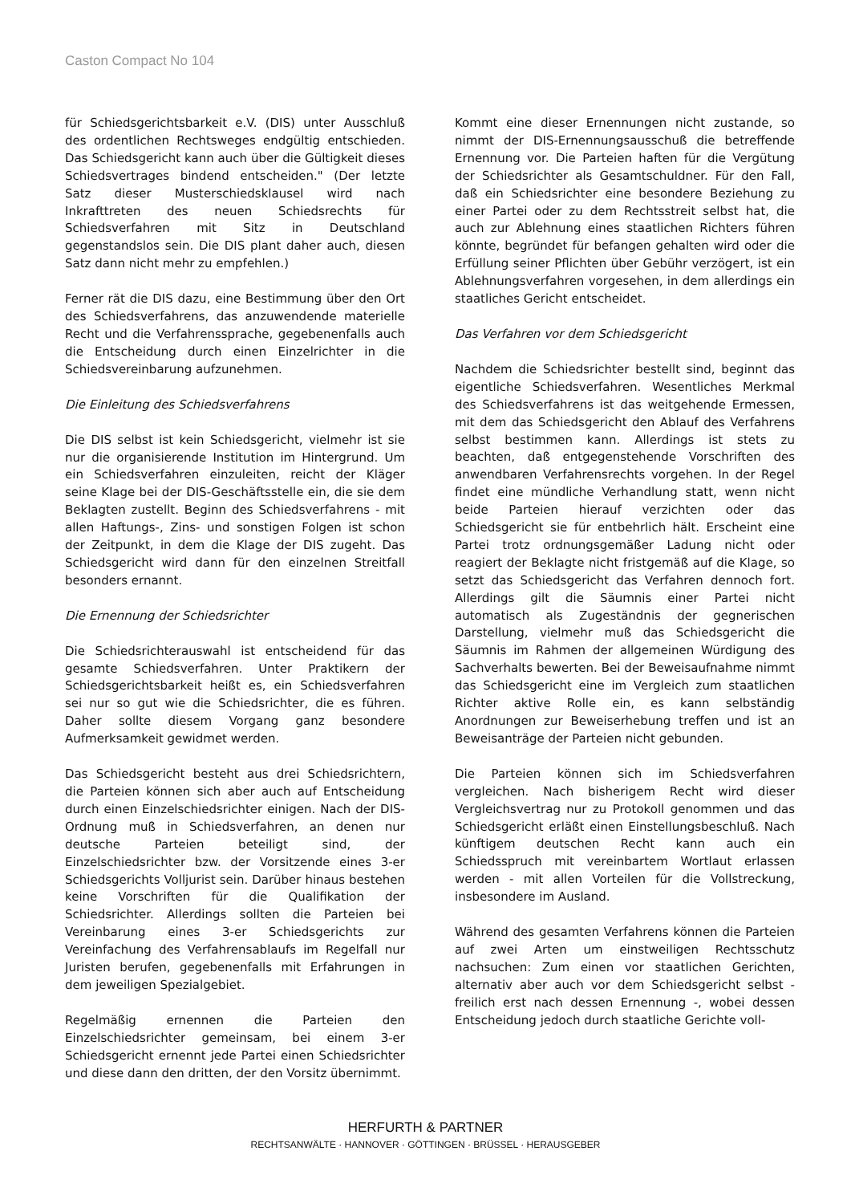Caston Compact No 104
für Schiedsgerichtsbarkeit e.V. (DIS) unter Ausschluß des ordentlichen Rechtsweges endgültig entschieden. Das Schiedsgericht kann auch über die Gültigkeit dieses Schiedsvertrages bindend entscheiden." (Der letzte Satz dieser Musterschiedsklausel wird nach Inkrafttreten des neuen Schiedsrechts für Schiedsverfahren mit Sitz in Deutschland gegenstandslos sein. Die DIS plant daher auch, diesen Satz dann nicht mehr zu empfehlen.)
Ferner rät die DIS dazu, eine Bestimmung über den Ort des Schiedsverfahrens, das anzuwendende materielle Recht und die Verfahrenssprache, gegebenenfalls auch die Entscheidung durch einen Einzelrichter in die Schiedsvereinbarung aufzunehmen.
Die Einleitung des Schiedsverfahrens
Die DIS selbst ist kein Schiedsgericht, vielmehr ist sie nur die organisierende Institution im Hintergrund. Um ein Schiedsverfahren einzuleiten, reicht der Kläger seine Klage bei der DIS-Geschäftsstelle ein, die sie dem Beklagten zustellt. Beginn des Schiedsverfahrens - mit allen Haftungs-, Zins- und sonstigen Folgen ist schon der Zeitpunkt, in dem die Klage der DIS zugeht. Das Schiedsgericht wird dann für den einzelnen Streitfall besonders ernannt.
Die Ernennung der Schiedsrichter
Die Schiedsrichterauswahl ist entscheidend für das gesamte Schiedsverfahren. Unter Praktikern der Schiedsgerichtsbarkeit heißt es, ein Schiedsverfahren sei nur so gut wie die Schiedsrichter, die es führen. Daher sollte diesem Vorgang ganz besondere Aufmerksamkeit gewidmet werden.
Das Schiedsgericht besteht aus drei Schiedsrichtern, die Parteien können sich aber auch auf Entscheidung durch einen Einzelschiedsrichter einigen. Nach der DIS-Ordnung muß in Schiedsverfahren, an denen nur deutsche Parteien beteiligt sind, der Einzelschiedsrichter bzw. der Vorsitzende eines 3-er Schiedsgerichts Volljurist sein. Darüber hinaus bestehen keine Vorschriften für die Qualifikation der Schiedsrichter. Allerdings sollten die Parteien bei Vereinbarung eines 3-er Schiedsgerichts zur Vereinfachung des Verfahrensablaufs im Regelfall nur Juristen berufen, gegebenenfalls mit Erfahrungen in dem jeweiligen Spezialgebiet.
Regelmäßig ernennen die Parteien den Einzelschiedsrichter gemeinsam, bei einem 3-er Schiedsgericht ernennt jede Partei einen Schiedsrichter und diese dann den dritten, der den Vorsitz übernimmt.
Kommt eine dieser Ernennungen nicht zustande, so nimmt der DIS-Ernennungsausschuß die betreffende Ernennung vor. Die Parteien haften für die Vergütung der Schiedsrichter als Gesamtschuldner. Für den Fall, daß ein Schiedsrichter eine besondere Beziehung zu einer Partei oder zu dem Rechtsstreit selbst hat, die auch zur Ablehnung eines staatlichen Richters führen könnte, begründet für befangen gehalten wird oder die Erfüllung seiner Pflichten über Gebühr verzögert, ist ein Ablehnungsverfahren vorgesehen, in dem allerdings ein staatliches Gericht entscheidet.
Das Verfahren vor dem Schiedsgericht
Nachdem die Schiedsrichter bestellt sind, beginnt das eigentliche Schiedsverfahren. Wesentliches Merkmal des Schiedsverfahrens ist das weitgehende Ermessen, mit dem das Schiedsgericht den Ablauf des Verfahrens selbst bestimmen kann. Allerdings ist stets zu beachten, daß entgegenstehende Vorschriften des anwendbaren Verfahrensrechts vorgehen. In der Regel findet eine mündliche Verhandlung statt, wenn nicht beide Parteien hierauf verzichten oder das Schiedsgericht sie für entbehrlich hält. Erscheint eine Partei trotz ordnungsgemäßer Ladung nicht oder reagiert der Beklagte nicht fristgemäß auf die Klage, so setzt das Schiedsgericht das Verfahren dennoch fort. Allerdings gilt die Säumnis einer Partei nicht automatisch als Zugeständnis der gegnerischen Darstellung, vielmehr muß das Schiedsgericht die Säumnis im Rahmen der allgemeinen Würdigung des Sachverhalts bewerten. Bei der Beweisaufnahme nimmt das Schiedsgericht eine im Vergleich zum staatlichen Richter aktive Rolle ein, es kann selbständig Anordnungen zur Beweiserhebung treffen und ist an Beweisanträge der Parteien nicht gebunden.
Die Parteien können sich im Schiedsverfahren vergleichen. Nach bisherigem Recht wird dieser Vergleichsvertrag nur zu Protokoll genommen und das Schiedsgericht erläßt einen Einstellungsbeschluß. Nach künftigem deutschen Recht kann auch ein Schiedsspruch mit vereinbartem Wortlaut erlassen werden - mit allen Vorteilen für die Vollstreckung, insbesondere im Ausland.
Während des gesamten Verfahrens können die Parteien auf zwei Arten um einstweiligen Rechtsschutz nachsuchen: Zum einen vor staatlichen Gerichten, alternativ aber auch vor dem Schiedsgericht selbst - freilich erst nach dessen Ernennung -, wobei dessen Entscheidung jedoch durch staatliche Gerichte voll-
HERFURTH & PARTNER
RECHTSANWÄLTE · HANNOVER · GÖTTINGEN · BRÜSSEL · HERAUSGEBER